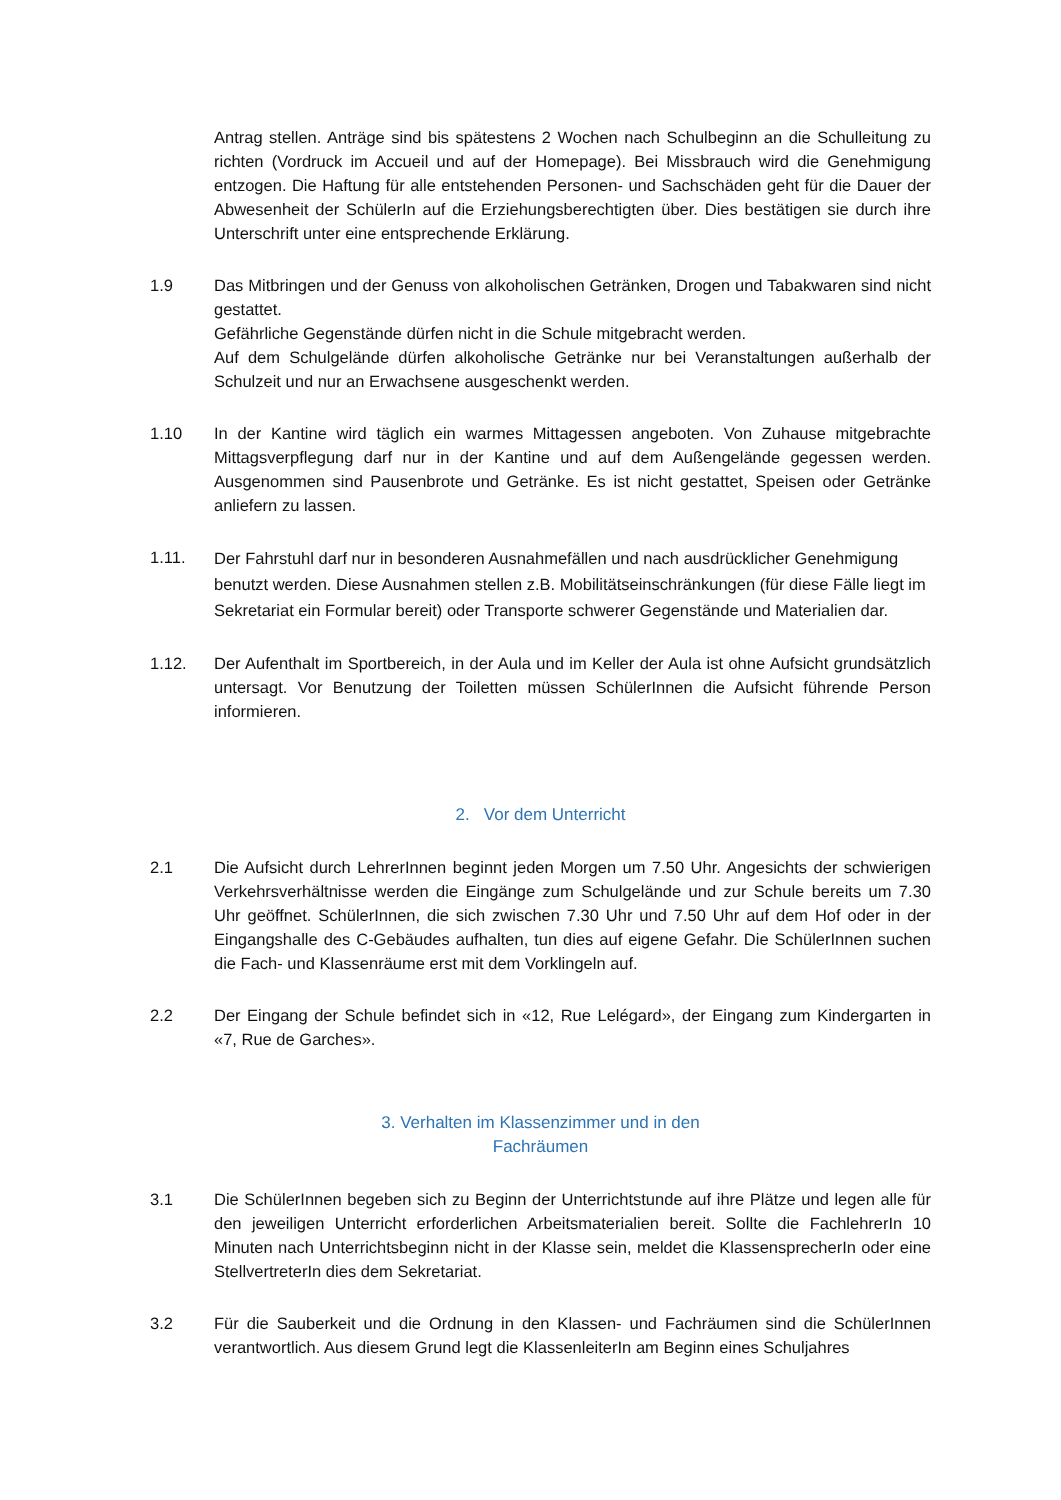Antrag stellen. Anträge sind bis spätestens 2 Wochen nach Schulbeginn an die Schulleitung zu richten (Vordruck im Accueil und auf der Homepage). Bei Missbrauch wird die Genehmigung entzogen. Die Haftung für alle entstehenden Personen- und Sachschäden geht für die Dauer der Abwesenheit der SchülerIn auf die Erziehungsberechtigten über. Dies bestätigen sie durch ihre Unterschrift unter eine entsprechende Erklärung.
1.9 Das Mitbringen und der Genuss von alkoholischen Getränken, Drogen und Tabakwaren sind nicht gestattet.
Gefährliche Gegenstände dürfen nicht in die Schule mitgebracht werden.
Auf dem Schulgelände dürfen alkoholische Getränke nur bei Veranstaltungen außerhalb der Schulzeit und nur an Erwachsene ausgeschenkt werden.
1.10 In der Kantine wird täglich ein warmes Mittagessen angeboten. Von Zuhause mitgebrachte Mittagsverpflegung darf nur in der Kantine und auf dem Außengelände gegessen werden. Ausgenommen sind Pausenbrote und Getränke. Es ist nicht gestattet, Speisen oder Getränke anliefern zu lassen.
1.11.
Der Fahrstuhl darf nur in besonderen Ausnahmefällen und nach ausdrücklicher Genehmigung benutzt werden. Diese Ausnahmen stellen z.B. Mobilitätseinschränkungen (für diese Fälle liegt im Sekretariat ein Formular bereit) oder Transporte schwerer Gegenstände und Materialien dar.
1.12. Der Aufenthalt im Sportbereich, in der Aula und im Keller der Aula ist ohne Aufsicht grundsätzlich untersagt. Vor Benutzung der Toiletten müssen SchülerInnen die Aufsicht führende Person informieren.
2. Vor dem Unterricht
2.1 Die Aufsicht durch LehrerInnen beginnt jeden Morgen um 7.50 Uhr. Angesichts der schwierigen Verkehrsverhältnisse werden die Eingänge zum Schulgelände und zur Schule bereits um 7.30 Uhr geöffnet. SchülerInnen, die sich zwischen 7.30 Uhr und 7.50 Uhr auf dem Hof oder in der Eingangshalle des C-Gebäudes aufhalten, tun dies auf eigene Gefahr. Die SchülerInnen suchen die Fach- und Klassenräume erst mit dem Vorklingeln auf.
2.2 Der Eingang der Schule befindet sich in «12, Rue Lelégard», der Eingang zum Kindergarten in «7, Rue de Garches».
3. Verhalten im Klassenzimmer und in den
Fachräumen
3.1 Die SchülerInnen begeben sich zu Beginn der Unterrichtstunde auf ihre Plätze und legen alle für den jeweiligen Unterricht erforderlichen Arbeitsmaterialien bereit. Sollte die FachlehrerIn 10 Minuten nach Unterrichtsbeginn nicht in der Klasse sein, meldet die KlassensprecherIn oder eine StellvertreterIn dies dem Sekretariat.
3.2 Für die Sauberkeit und die Ordnung in den Klassen- und Fachräumen sind die SchülerInnen verantwortlich. Aus diesem Grund legt die KlassenleiterIn am Beginn eines Schuljahres